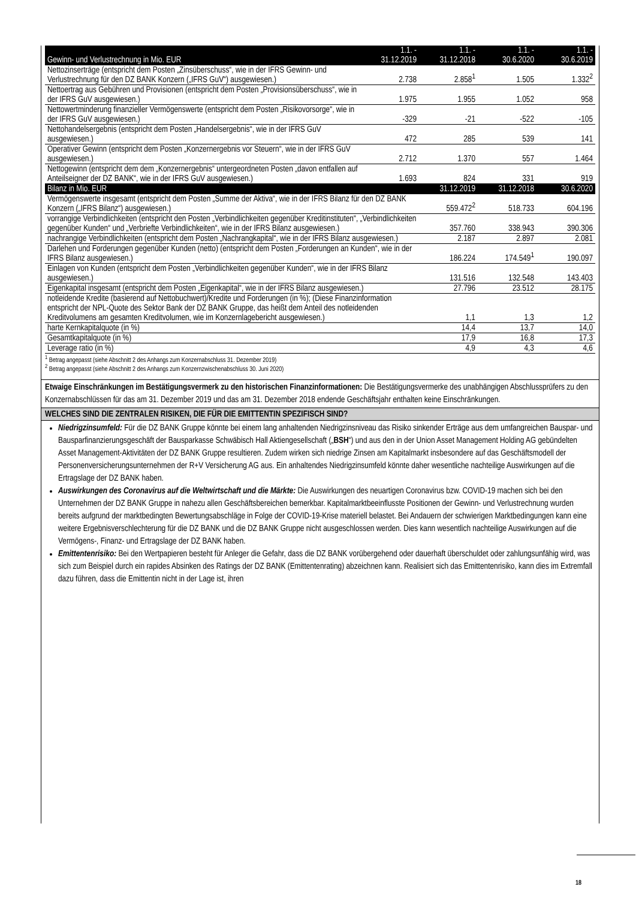| Gewinn- und Verlustrechnung in Mio. EUR | 1.1. - 31.12.2019 | 1.1. - 31.12.2018 | 1.1. - 30.6.2020 | 1.1. - 30.6.2019 |
| --- | --- | --- | --- | --- |
| Nettozinserträge (entspricht dem Posten „Zinsüberschuss“, wie in der IFRS Gewinn- und Verlustrechnung für den DZ BANK Konzern („IFRS GuV“) ausgewiesen.) | 2.738 | 2.858<sup>1</sup> | 1.505 | 1.332<sup>2</sup> |
| Nettoertrag aus Gebühren und Provisionen (entspricht dem Posten „Provisionsüberschuss“, wie in der IFRS GuV ausgewiesen.) | 1.975 | 1.955 | 1.052 | 958 |
| Nettowertminderung finanzieller Vermögenswerte (entspricht dem Posten „Risikovorsorge“, wie in der IFRS GuV ausgewiesen.) | -329 | -21 | -522 | -105 |
| Nettohandelsergebnis (entspricht dem Posten „Handelsergebnis“, wie in der IFRS GuV ausgewiesen.) | 472 | 285 | 539 | 141 |
| Operativer Gewinn (entspricht dem Posten „Konzernergebnis vor Steuern“, wie in der IFRS GuV ausgewiesen.) | 2.712 | 1.370 | 557 | 1.464 |
| Nettogewinn (entspricht dem dem „Konzernergebnis“ untergeordneten Posten „davon entfallen auf Anteilseigner der DZ BANK“, wie in der IFRS GuV ausgewiesen.) | 1.693 | 824 | 331 | 919 |
| Bilanz in Mio. EUR | | 31.12.2019 | 31.12.2018 | 30.6.2020 |
| Vermögenswerte insgesamt (entspricht dem Posten „Summe der Aktiva“, wie in der IFRS Bilanz für den DZ BANK Konzern („IFRS Bilanz“) ausgewiesen.) | | 559.472<sup>2</sup> | 518.733 | 604.196 |
| vorrangige Verbindlichkeiten (entspricht den Posten „Verbindlichkeiten gegenüber Kreditinstituten“, „Verbindlichkeiten gegenüber Kunden“ und „Verbriefte Verbindlichkeiten“, wie in der IFRS Bilanz ausgewiesen.) | | 357.760 | 338.943 | 390.306 |
| nachrangige Verbindlichkeiten (entspricht dem Posten „Nachrangkapital“, wie in der IFRS Bilanz ausgewiesen.) | | 2.187 | 2.897 | 2.081 |
| Darlehen und Forderungen gegenüber Kunden (netto) (entspricht dem Posten „Forderungen an Kunden“, wie in der IFRS Bilanz ausgewiesen.) | | 186.224 | 174.549<sup>1</sup> | 190.097 |
| Einlagen von Kunden (entspricht dem Posten „Verbindlichkeiten gegenüber Kunden“, wie in der IFRS Bilanz ausgewiesen.) | | 131.516 | 132.548 | 143.403 |
| Eigenkapital insgesamt (entspricht dem Posten „Eigenkapital“, wie in der IFRS Bilanz ausgewiesen.) | | 27.796 | 23.512 | 28.175 |
| notleidende Kredite (basierend auf Nettobuchwert)/Kredite und Forderungen (in %); (Diese Finanzinformation entspricht der NPL-Quote des Sektor Bank der DZ BANK Gruppe, das heißt dem Anteil des notleidenden Kreditvolumens am gesamten Kreditvolumen, wie im Konzernlagebericht ausgewiesen.) | | 1,1 | 1,3 | 1,2 |
| harte Kernkapitalquote (in %) | | 14,4 | 13,7 | 14,0 |
| Gesamtkapitalquote (in %) | | 17,9 | 16,8 | 17,3 |
| Leverage ratio (in %) | | 4,9 | 4,3 | 4,6 |
<sup>1</sup> Betrag angepasst (siehe Abschnitt 2 des Anhangs zum Konzernabschluss 31. Dezember 2019)
<sup>2</sup> Betrag angepasst (siehe Abschnitt 2 des Anhangs zum Konzernzwischenabschluss 30. Juni 2020)
Etwaige Einschränkungen im Bestätigungsvermerk zu den historischen Finanzinformationen: Die Bestätigungsvermerke des unabhängigen Abschlussprüfers zu den Konzernabschlüssen für das am 31. Dezember 2019 und das am 31. Dezember 2018 endende Geschäftsjahr enthalten keine Einschränkungen.
WELCHES SIND DIE ZENTRALEN RISIKEN, DIE FÜR DIE EMITTENTIN SPEZIFISCH SIND?
Niedrigzinsumfeld: Für die DZ BANK Gruppe könnte bei einem lang anhaltenden Niedrigzinsniveau das Risiko sinkender Erträge aus dem umfangreichen Bauspar- und Bausparfinanzierungsgeschäft der Bausparkasse Schwäbisch Hall Aktiengesellschaft („BSH“) und aus den in der Union Asset Management Holding AG gebündelten Asset Management-Aktivitäten der DZ BANK Gruppe resultieren. Zudem wirken sich niedrige Zinsen am Kapitalmarkt insbesondere auf das Geschäftsmodell der Personenversicherungsunternehmen der R+V Versicherung AG aus. Ein anhaltendes Niedrigzinsumfeld könnte daher wesentliche nachteilige Auswirkungen auf die Ertragslage der DZ BANK haben.
Auswirkungen des Coronavirus auf die Weltwirtschaft und die Märkte: Die Auswirkungen des neuartigen Coronavirus bzw. COVID-19 machen sich bei den Unternehmen der DZ BANK Gruppe in nahezu allen Geschäftsbereichen bemerkbar. Kapitalmarktbeeinflusste Positionen der Gewinn- und Verlustrechnung wurden bereits aufgrund der marktbedingten Bewertungsabschläge in Folge der COVID-19-Krise materiell belastet. Bei Andauern der schwierigen Marktbedingungen kann eine weitere Ergebnisverschlechterung für die DZ BANK und die DZ BANK Gruppe nicht ausgeschlossen werden. Dies kann wesentlich nachteilige Auswirkungen auf die Vermögens-, Finanz- und Ertragslage der DZ BANK haben.
Emittentenrisiko: Bei den Wertpapieren besteht für Anleger die Gefahr, dass die DZ BANK vorübergehend oder dauerhaft überschuldet oder zahlungsunfähig wird, was sich zum Beispiel durch ein rapides Absinken des Ratings der DZ BANK (Emittentenrating) abzeichnen kann. Realisiert sich das Emittentenrisiko, kann dies im Extremfall dazu führen, dass die Emittentin nicht in der Lage ist, ihren
18